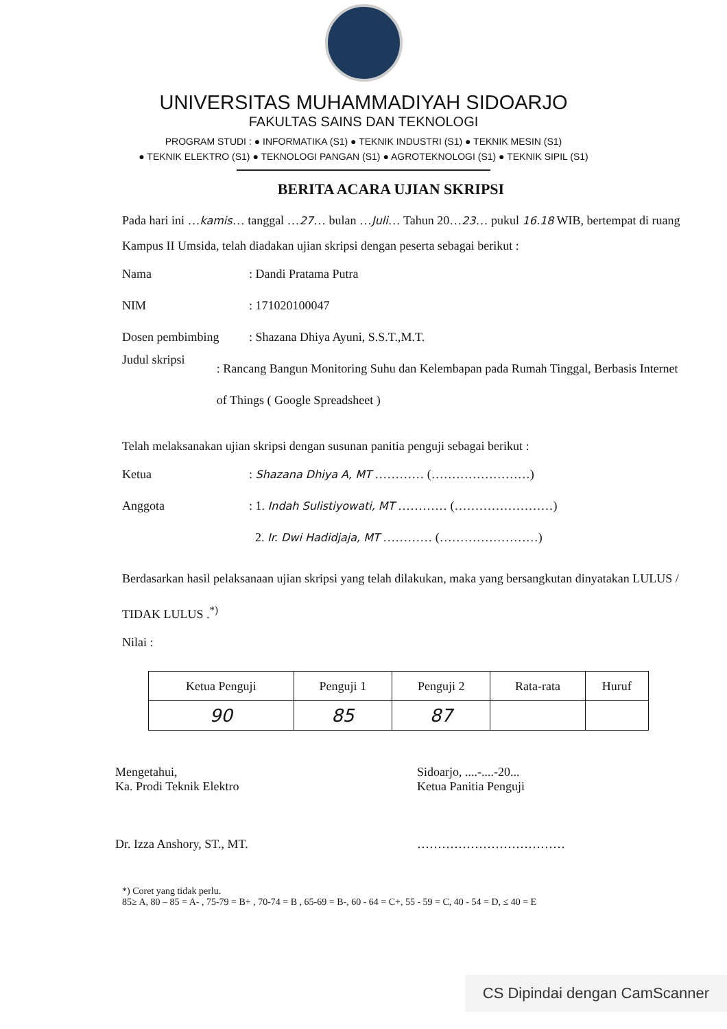UNIVERSITAS MUHAMMADIYAH SIDOARJO
FAKULTAS SAINS DAN TEKNOLOGI
PROGRAM STUDI : ● INFORMATIKA (S1) ● TEKNIK INDUSTRI (S1) ● TEKNIK MESIN (S1)
● TEKNIK ELEKTRO (S1) ● TEKNOLOGI PANGAN (S1) ● AGROTEKNOLOGI (S1) ● TEKNIK SIPIL (S1)
BERITA ACARA UJIAN SKRIPSI
Pada hari ini …kamis… tanggal …27… bulan …Juli… Tahun 20…23… pukul 16.18 WIB, bertempat di ruang Kampus II Umsida, telah diadakan ujian skripsi dengan peserta sebagai berikut :
Nama: Dandi Pratama Putra
NIM: 171020100047
Dosen pembimbing: Shazana Dhiya Ayuni, S.S.T.,M.T.
Judul skripsi: Rancang Bangun Monitoring Suhu dan Kelembapan pada Rumah Tinggal, Berbasis Internet of Things ( Google Spreadsheet )
Telah melaksanakan ujian skripsi dengan susunan panitia penguji sebagai berikut :
Ketua: Shazana Dhiya A, MT ………… (……………………)
Anggota: 1. Indah Sulistiyowati, MT ………… (……………………)
2. Ir. Dwi Hadidjaja, MT ………… (……………………)
Berdasarkan hasil pelaksanaan ujian skripsi yang telah dilakukan, maka yang bersangkutan dinyatakan LULUS / TIDAK LULUS .<sup>*)</sup>
Nilai :
| Ketua Penguji | Penguji 1 | Penguji 2 | Rata-rata | Huruf |
| --- | --- | --- | --- | --- |
| 90 | 85 | 87 | | |
Mengetahui,
Ka. Prodi Teknik Elektro
Dr. Izza Anshory, ST., MT.
Sidoarjo, ....-....-20...
Ketua Panitia Penguji
………………………………
*) Coret yang tidak perlu.
85≥ A, 80 – 85 = A- , 75-79 = B+ , 70-74 = B , 65-69 = B-, 60 - 64 = C+, 55 - 59 = C, 40 - 54 = D, ≤ 40 = E
CS Dipindai dengan CamScanner